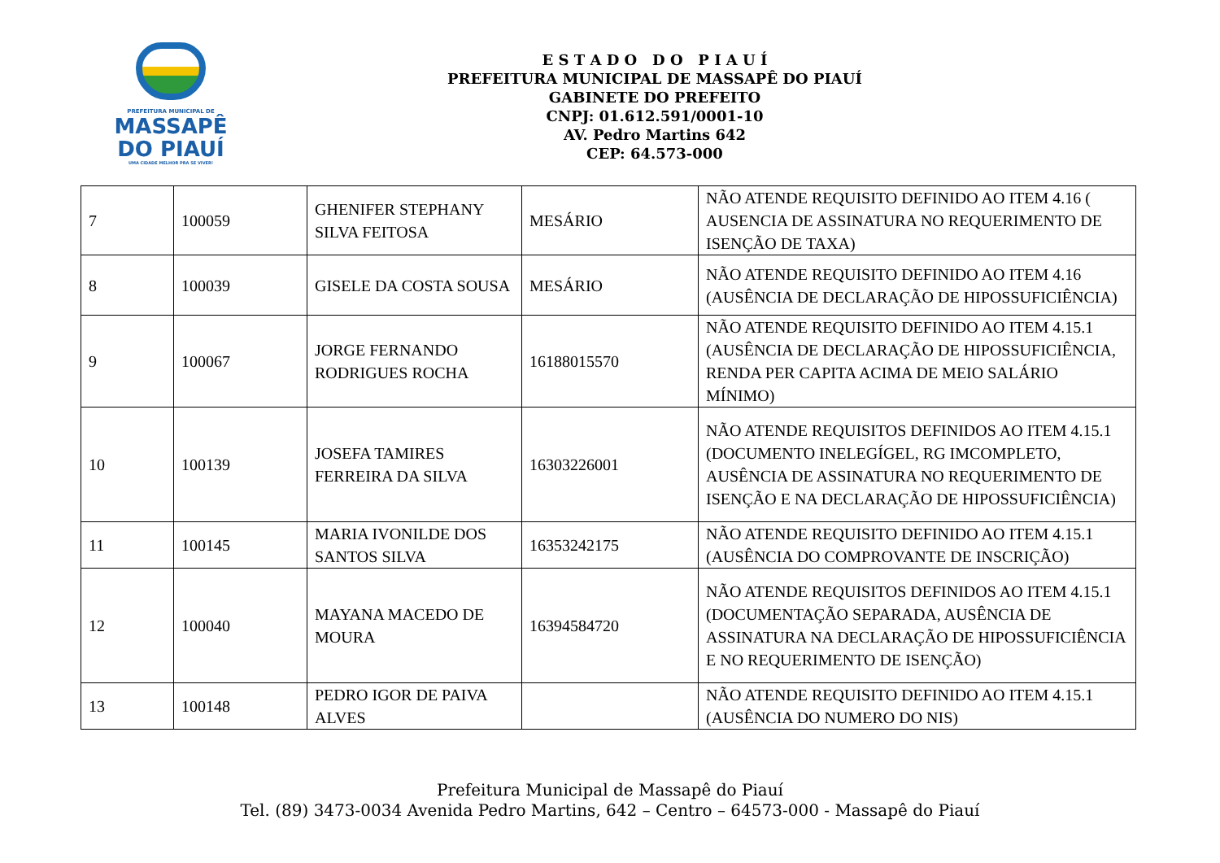PREFEITURA MUNICIPAL DE
MASSAPÊ
DO PIAUÍ
UMA CIDADE MELHOR PRA SE VIVER!
E S T A D O D O P I A U Í
PREFEITURA MUNICIPAL DE MASSAPÊ DO PIAUÍ
GABINETE DO PREFEITO
CNPJ: 01.612.591/0001-10
AV. Pedro Martins 642
CEP: 64.573-000
| 7 | 100059 | GHENIFER STEPHANY SILVA FEITOSA | MESÁRIO | NÃO ATENDE REQUISITO DEFINIDO AO ITEM 4.16 ( AUSENCIA DE ASSINATURA NO REQUERIMENTO DE ISENÇÃO DE TAXA) |
| 8 | 100039 | GISELE DA COSTA SOUSA | MESÁRIO | NÃO ATENDE REQUISITO DEFINIDO AO ITEM 4.16 (AUSÊNCIA DE DECLARAÇÃO DE HIPOSSUFICIÊNCIA) |
| 9 | 100067 | JORGE FERNANDO RODRIGUES ROCHA | 16188015570 | NÃO ATENDE REQUISITO DEFINIDO AO ITEM 4.15.1 (AUSÊNCIA DE DECLARAÇÃO DE HIPOSSUFICIÊNCIA, RENDA PER CAPITA ACIMA DE MEIO SALÁRIO MÍNIMO) |
| 10 | 100139 | JOSEFA TAMIRES FERREIRA DA SILVA | 16303226001 | NÃO ATENDE REQUISITOS DEFINIDOS AO ITEM 4.15.1 (DOCUMENTO INELEGÍGEL, RG IMCOMPLETO, AUSÊNCIA DE ASSINATURA NO REQUERIMENTO DE ISENÇÃO E NA DECLARAÇÃO DE HIPOSSUFICIÊNCIA) |
| 11 | 100145 | MARIA IVONILDE DOS SANTOS SILVA | 16353242175 | NÃO ATENDE REQUISITO DEFINIDO AO ITEM 4.15.1 (AUSÊNCIA DO COMPROVANTE DE INSCRIÇÃO) |
| 12 | 100040 | MAYANA MACEDO DE MOURA | 16394584720 | NÃO ATENDE REQUISITOS DEFINIDOS AO ITEM 4.15.1 (DOCUMENTAÇÃO SEPARADA, AUSÊNCIA DE ASSINATURA NA DECLARAÇÃO DE HIPOSSUFICIÊNCIA E NO REQUERIMENTO DE ISENÇÃO) |
| 13 | 100148 | PEDRO IGOR DE PAIVA ALVES | | NÃO ATENDE REQUISITO DEFINIDO AO ITEM 4.15.1 (AUSÊNCIA DO NUMERO DO NIS) |
Prefeitura Municipal de Massapê do Piauí
Tel. (89) 3473-0034 Avenida Pedro Martins, 642 – Centro – 64573-000 - Massapê do Piauí